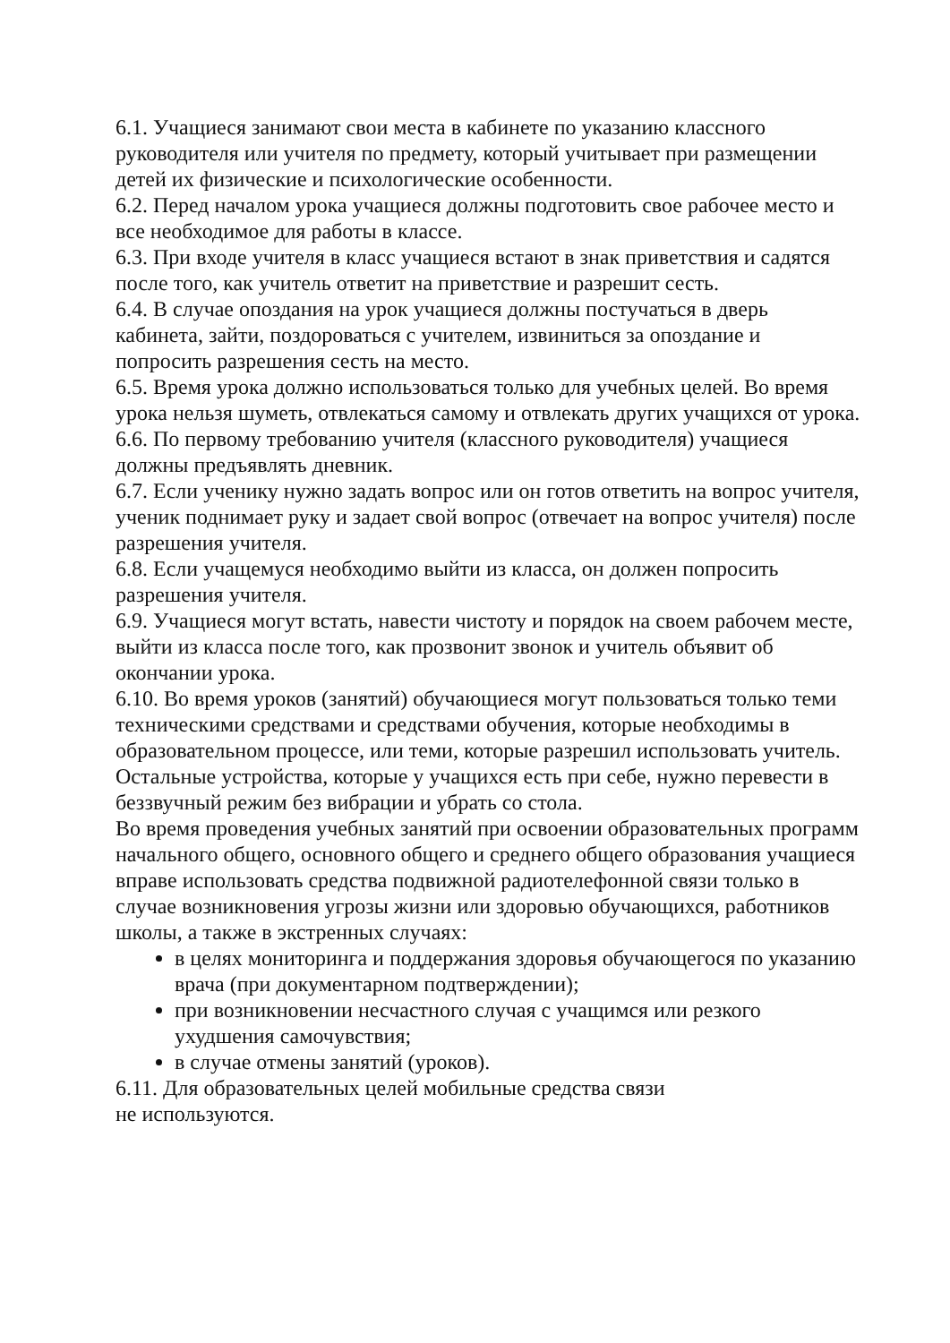6.1. Учащиеся занимают свои места в кабинете по указанию классного руководителя или учителя по предмету, который учитывает при размещении детей их физические и психологические особенности.
6.2. Перед началом урока учащиеся должны подготовить свое рабочее место и все необходимое для работы в классе.
6.3. При входе учителя в класс учащиеся встают в знак приветствия и садятся после того, как учитель ответит на приветствие и разрешит сесть.
6.4. В случае опоздания на урок учащиеся должны постучаться в дверь кабинета, зайти, поздороваться с учителем, извиниться за опоздание и попросить разрешения сесть на место.
6.5. Время урока должно использоваться только для учебных целей. Во время урока нельзя шуметь, отвлекаться самому и отвлекать других учащихся от урока.
6.6. По первому требованию учителя (классного руководителя) учащиеся должны предъявлять дневник.
6.7. Если ученику нужно задать вопрос или он готов ответить на вопрос учителя, ученик поднимает руку и задает свой вопрос (отвечает на вопрос учителя) после разрешения учителя.
6.8. Если учащемуся необходимо выйти из класса, он должен попросить разрешения учителя.
6.9. Учащиеся могут встать, навести чистоту и порядок на своем рабочем месте, выйти из класса после того, как прозвонит звонок и учитель объявит об окончании урока.
6.10. Во время уроков (занятий) обучающиеся могут пользоваться только теми техническими средствами и средствами обучения, которые необходимы в образовательном процессе, или теми, которые разрешил использовать учитель. Остальные устройства, которые у учащихся есть при себе, нужно перевести в беззвучный режим без вибрации и убрать со стола.
Во время проведения учебных занятий при освоении образовательных программ начального общего, основного общего и среднего общего образования учащиеся вправе использовать средства подвижной радиотелефонной связи только в случае возникновения угрозы жизни или здоровью обучающихся, работников школы, а также в экстренных случаях:
в целях мониторинга и поддержания здоровья обучающегося по указанию врача (при документарном подтверждении);
при возникновении несчастного случая с учащимся или резкого ухудшения самочувствия;
в случае отмены занятий (уроков).
6.11. Для образовательных целей мобильные средства связи
не используются.